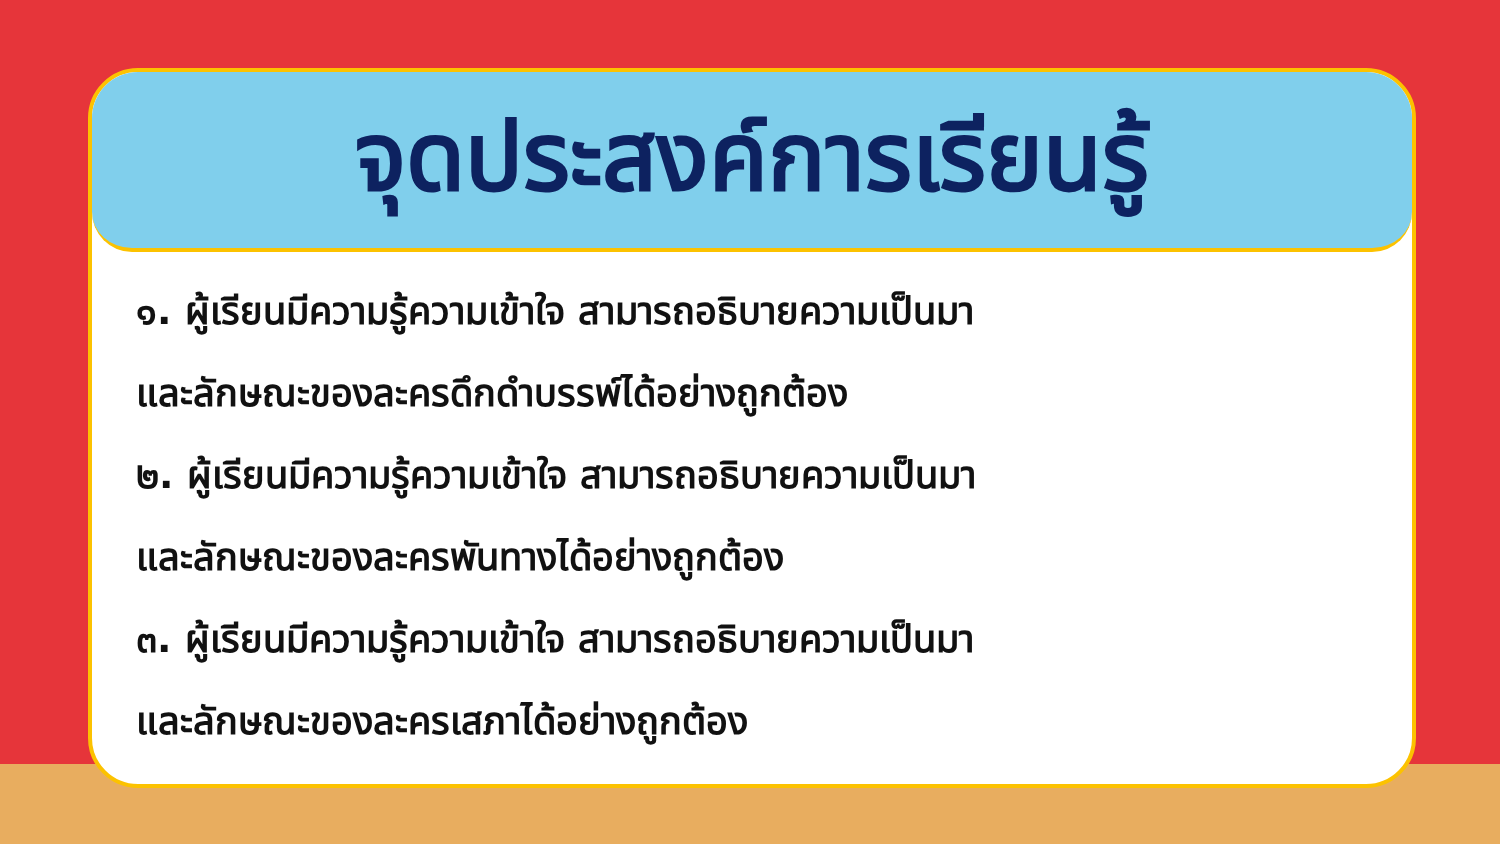จุดประสงค์การเรียนรู้
๑. ผู้เรียนมีความรู้ความเข้าใจ สามารถอธิบายความเป็นมา
และลักษณะของละครดึกดำบรรพ์ได้อย่างถูกต้อง
๒. ผู้เรียนมีความรู้ความเข้าใจ สามารถอธิบายความเป็นมา
และลักษณะของละครพันทางได้อย่างถูกต้อง
๓. ผู้เรียนมีความรู้ความเข้าใจ สามารถอธิบายความเป็นมา
และลักษณะของละครเสภาได้อย่างถูกต้อง